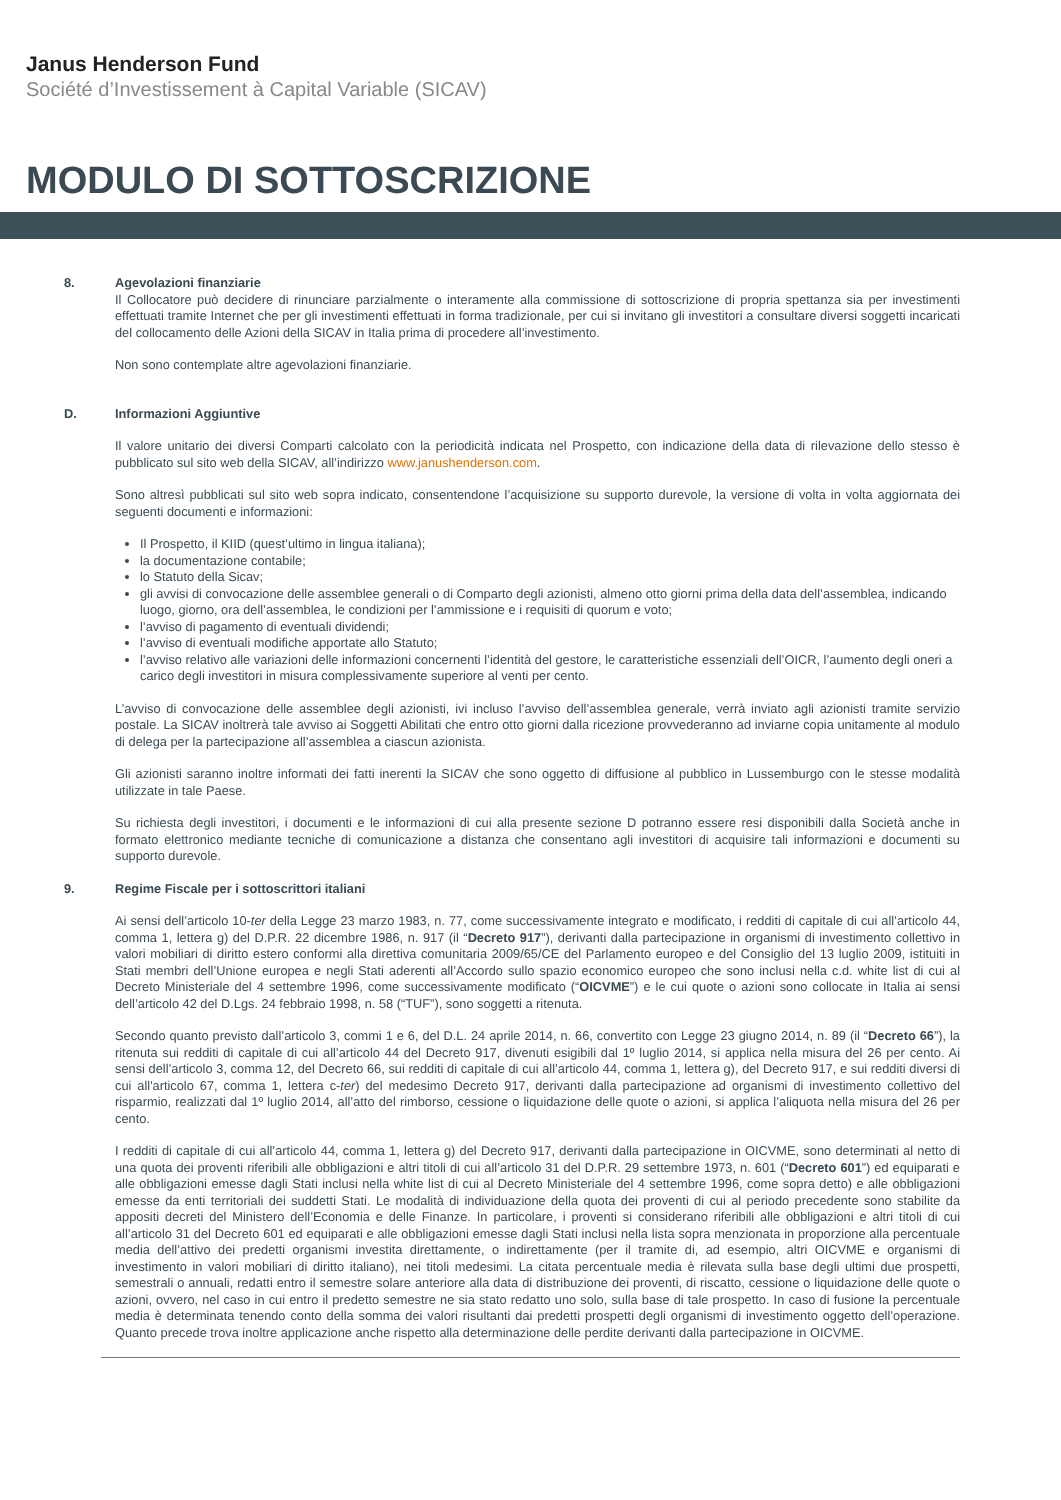Janus Henderson Fund
Société d’Investissement à Capital Variable (SICAV)
MODULO DI SOTTOSCRIZIONE
8. Agevolazioni finanziarie
Il Collocatore può decidere di rinunciare parzialmente o interamente alla commissione di sottoscrizione di propria spettanza sia per investimenti effettuati tramite Internet che per gli investimenti effettuati in forma tradizionale, per cui si invitano gli investitori a consultare diversi soggetti incaricati del collocamento delle Azioni della SICAV in Italia prima di procedere all’investimento.
Non sono contemplate altre agevolazioni finanziarie.
D. Informazioni Aggiuntive
Il valore unitario dei diversi Comparti calcolato con la periodicità indicata nel Prospetto, con indicazione della data di rilevazione dello stesso è pubblicato sul sito web della SICAV, all’indirizzo www.janushenderson.com.
Sono altresì pubblicati sul sito web sopra indicato, consentendone l’acquisizione su supporto durevole, la versione di volta in volta aggiornata dei seguenti documenti e informazioni:
Il Prospetto, il KIID (quest’ultimo in lingua italiana);
la documentazione contabile;
lo Statuto della Sicav;
gli avvisi di convocazione delle assemblee generali o di Comparto degli azionisti, almeno otto giorni prima della data dell’assemblea, indicando luogo, giorno, ora dell’assemblea, le condizioni per l’ammissione e i requisiti di quorum e voto;
l’avviso di pagamento di eventuali dividendi;
l’avviso di eventuali modifiche apportate allo Statuto;
l’avviso relativo alle variazioni delle informazioni concernenti l’identità del gestore, le caratteristiche essenziali dell’OICR, l’aumento degli oneri a carico degli investitori in misura complessivamente superiore al venti per cento.
L’avviso di convocazione delle assemblee degli azionisti, ivi incluso l’avviso dell’assemblea generale, verrà inviato agli azionisti tramite servizio postale. La SICAV inoltrerà tale avviso ai Soggetti Abilitati che entro otto giorni dalla ricezione provvederanno ad inviarne copia unitamente al modulo di delega per la partecipazione all’assemblea a ciascun azionista.
Gli azionisti saranno inoltre informati dei fatti inerenti la SICAV che sono oggetto di diffusione al pubblico in Lussemburgo con le stesse modalità utilizzate in tale Paese.
Su richiesta degli investitori, i documenti e le informazioni di cui alla presente sezione D potranno essere resi disponibili dalla Società anche in formato elettronico mediante tecniche di comunicazione a distanza che consentano agli investitori di acquisire tali informazioni e documenti su supporto durevole.
9. Regime Fiscale per i sottoscrittori italiani
Ai sensi dell’articolo 10-ter della Legge 23 marzo 1983, n. 77, come successivamente integrato e modificato, i redditi di capitale di cui all’articolo 44, comma 1, lettera g) del D.P.R. 22 dicembre 1986, n. 917 (il “Decreto 917”), derivanti dalla partecipazione in organismi di investimento collettivo in valori mobiliari di diritto estero conformi alla direttiva comunitaria 2009/65/CE del Parlamento europeo e del Consiglio del 13 luglio 2009, istituiti in Stati membri dell’Unione europea e negli Stati aderenti all’Accordo sullo spazio economico europeo che sono inclusi nella c.d. white list di cui al Decreto Ministeriale del 4 settembre 1996, come successivamente modificato (“OICVME”) e le cui quote o azioni sono collocate in Italia ai sensi dell’articolo 42 del D.Lgs. 24 febbraio 1998, n. 58 (“TUF”), sono soggetti a ritenuta.
Secondo quanto previsto dall’articolo 3, commi 1 e 6, del D.L. 24 aprile 2014, n. 66, convertito con Legge 23 giugno 2014, n. 89 (il “Decreto 66”), la ritenuta sui redditi di capitale di cui all’articolo 44 del Decreto 917, divenuti esigibili dal 1º luglio 2014, si applica nella misura del 26 per cento. Ai sensi dell’articolo 3, comma 12, del Decreto 66, sui redditi di capitale di cui all’articolo 44, comma 1, lettera g), del Decreto 917, e sui redditi diversi di cui all'articolo 67, comma 1, lettera c-ter) del medesimo Decreto 917, derivanti dalla partecipazione ad organismi di investimento collettivo del risparmio, realizzati dal 1º luglio 2014, all’atto del rimborso, cessione o liquidazione delle quote o azioni, si applica l’aliquota nella misura del 26 per cento.
I redditi di capitale di cui all’articolo 44, comma 1, lettera g) del Decreto 917, derivanti dalla partecipazione in OICVME, sono determinati al netto di una quota dei proventi riferibili alle obbligazioni e altri titoli di cui all’articolo 31 del D.P.R. 29 settembre 1973, n. 601 (“Decreto 601”) ed equiparati e alle obbligazioni emesse dagli Stati inclusi nella white list di cui al Decreto Ministeriale del 4 settembre 1996, come sopra detto) e alle obbligazioni emesse da enti territoriali dei suddetti Stati. Le modalità di individuazione della quota dei proventi di cui al periodo precedente sono stabilite da appositi decreti del Ministero dell’Economia e delle Finanze. In particolare, i proventi si considerano riferibili alle obbligazioni e altri titoli di cui all’articolo 31 del Decreto 601 ed equiparati e alle obbligazioni emesse dagli Stati inclusi nella lista sopra menzionata in proporzione alla percentuale media dell’attivo dei predetti organismi investita direttamente, o indirettamente (per il tramite di, ad esempio, altri OICVME e organismi di investimento in valori mobiliari di diritto italiano), nei titoli medesimi. La citata percentuale media è rilevata sulla base degli ultimi due prospetti, semestrali o annuali, redatti entro il semestre solare anteriore alla data di distribuzione dei proventi, di riscatto, cessione o liquidazione delle quote o azioni, ovvero, nel caso in cui entro il predetto semestre ne sia stato redatto uno solo, sulla base di tale prospetto. In caso di fusione la percentuale media è determinata tenendo conto della somma dei valori risultanti dai predetti prospetti degli organismi di investimento oggetto dell’operazione. Quanto precede trova inoltre applicazione anche rispetto alla determinazione delle perdite derivanti dalla partecipazione in OICVME.